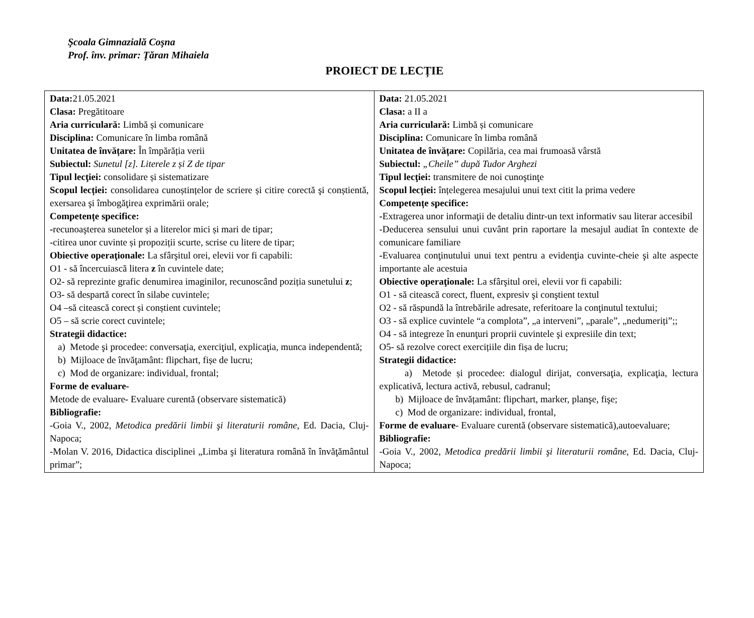Şcoala Gimnazială Coşna
Prof. înv. primar: Țăran Mihaiela
PROIECT DE LECȚIE
| Data: 21.05.2021 Clasa: Pregătitoare Aria curriculară: Limbă și comunicare Disciplina: Comunicare în limba română Unitatea de învățare: În împărăția verii Subiectul: Sunetul [z]. Literele z și Z de tipar Tipul lecţiei: consolidare și sistematizare Scopul lecției: consolidarea cunoștințelor de scriere și citire corectă şi conștientă, exersarea şi îmbogăţirea exprimării orale; Competențe specifice: - recunoaşterea sunetelor și a literelor mici și mari de tipar; -citirea unor cuvinte și propoziții scurte, scrise cu litere de tipar; Obiective operaţionale: La sfârşitul orei, elevii vor fi capabili: O1 - să încercuiască litera z în cuvintele date; O2- să reprezinte grafic denumirea imaginilor, recunoscând poziția sunetului z ; O3- să despartă corect în silabe cuvintele; O4 –să citească corect și conștient cuvintele; O5 – să scrie corect cuvintele; Strategii didactice: a) Metode şi procedee: conversaţia, exerciţiul, explicaţia, munca independentă; b) Mijloace de învăţamânt: flipchart, fișe de lucru; c) Mod de organizare: individual, frontal; Forme de evaluare- Metode de evaluare - Evaluare curentă (observare sistematică) Bibliografie: -Goia V., 2002, Metodica predării limbii şi literaturii române , Ed. Dacia, Cluj-Napoca; -Molan V. 2016, Didactica disciplinei „Limba şi literatura română în învăţământul primar”; | Data: 21.05.2021 Clasa: a II a Aria curriculară: Limbă și comunicare Disciplina: Comunicare în limba română Unitatea de învățare: Copilăria, cea mai frumoasă vârstă Subiectul: „Cheile” după Tudor Arghezi Tipul lecţiei: transmitere de noi cunoştinţe Scopul lecției: înțelegerea mesajului unui text citit la prima vedere Competențe specifice: - Extragerea unor informaţii de detaliu dintr-un text informativ sau literar accesibil -Deducerea sensului unui cuvânt prin raportare la mesajul audiat în contexte de comunicare familiare - Evaluarea conţinutului unui text pentru a evidenţia cuvinte-cheie şi alte aspecte importante ale acestuia Obiective operaţionale: La sfârşitul orei, elevii vor fi capabili: O1 - să citească corect, fluent, expresiv şi conştient textul O2 - să răspundă la întrebările adresate, referitoare la conţinutul textului; O3 - să explice cuvintele “a complota”, „a interveni”, „parale”, „nedumeriți”;; O4 - să integreze în enunţuri proprii cuvintele şi expresiile din text; O5- să rezolve corect exercițiile din fișa de lucru; Strategii didactice: a) Metode și procedee: dialogul dirijat, conversaţia, explicaţia, lectura explicativă, lectura activă, rebusul, cadranul; b) Mijloace de învățamânt: flipchart, marker, planşe, fişe; c) Mod de organizare: individual, frontal, Forme de evaluare - Evaluare curentă (observare sistematică),autoevaluare; Bibliografie: -Goia V., 2002, Metodica predării limbii şi literaturii române , Ed. Dacia, Cluj-Napoca; |